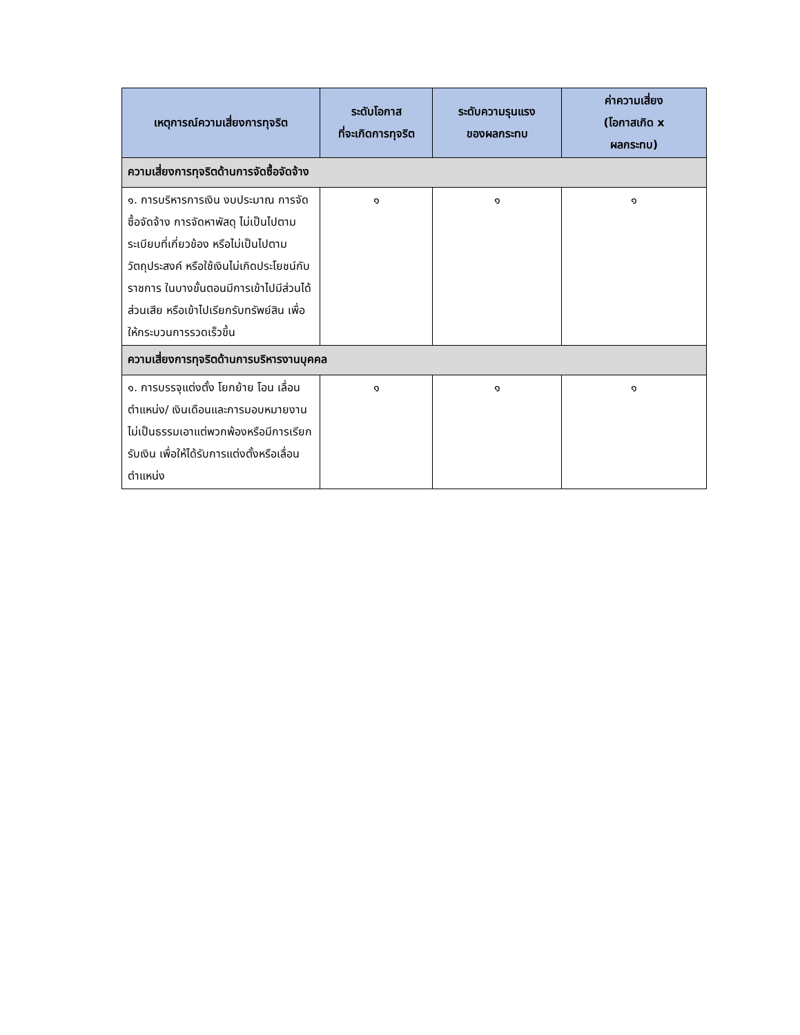| เหตุการณ์ความเสี่ยงการทุจริต | ระดับโอกาส ที่จะเกิดการทุจริต | ระดับความรุนแรง ของผลกระทบ | ค่าความเสี่ยง (โอกาสเกิด x ผลกระทบ) |
| --- | --- | --- | --- |
| ความเสี่ยงการทุจริตด้านการจัดซื้อจัดจ้าง | | | |
| ๑. การบริหารการเงิน งบประมาณ การจัดซื้อจัดจ้าง การจัดหาพัสดุ ไม่เป็นไปตามระเบียบที่เกี่ยวข้อง หรือไม่เป็นไปตามวัตถุประสงค์ หรือใช้เงินไม่เกิดประโยชน์กับราชการ ในบางขั้นตอนมีการเข้าไปมีส่วนได้ส่วนเสีย หรือเข้าไปเรียกรับทรัพย์สิน เพื่อให้กระบวนการรวดเร็วขึ้น | ๑ | ๑ | ๑ |
| ความเสี่ยงการทุจริตด้านการบริหารงานบุคคล | | | |
| ๑. การบรรจุแต่งตั้ง โยกย้าย โอน เลื่อนตำแหน่ง/ เงินเดือนและการมอบหมายงานไม่เป็นธรรมเอาแต่พวกพ้องหรือมีการเรียกรับเงิน เพื่อให้ได้รับการแต่งตั้งหรือเลื่อนตำแหน่ง | ๑ | ๑ | ๑ |